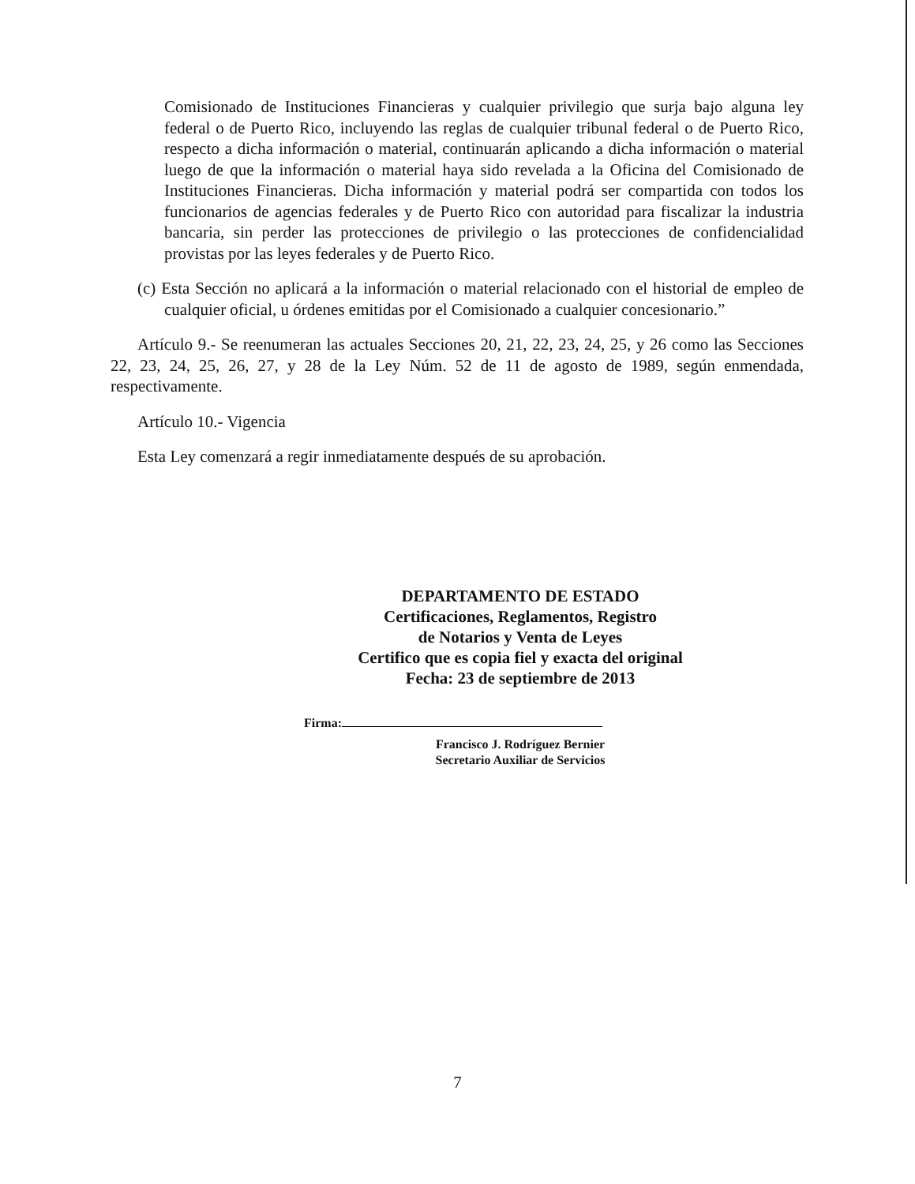Comisionado de Instituciones Financieras y cualquier privilegio que surja bajo alguna ley federal o de Puerto Rico, incluyendo las reglas de cualquier tribunal federal o de Puerto Rico, respecto a dicha información o material, continuarán aplicando a dicha información o material luego de que la información o material haya sido revelada a la Oficina del Comisionado de Instituciones Financieras. Dicha información y material podrá ser compartida con todos los funcionarios de agencias federales y de Puerto Rico con autoridad para fiscalizar la industria bancaria, sin perder las protecciones de privilegio o las protecciones de confidencialidad provistas por las leyes federales y de Puerto Rico.
(c) Esta Sección no aplicará a la información o material relacionado con el historial de empleo de cualquier oficial, u órdenes emitidas por el Comisionado a cualquier concesionario.”
Artículo 9.- Se reenumeran las actuales Secciones 20, 21, 22, 23, 24, 25, y 26 como las Secciones 22, 23, 24, 25, 26, 27, y 28 de la Ley Núm. 52 de 11 de agosto de 1989, según enmendada, respectivamente.
Artículo 10.- Vigencia
Esta Ley comenzará a regir inmediatamente después de su aprobación.
DEPARTAMENTO DE ESTADO
Certificaciones, Reglamentos, Registro
de Notarios y Venta de Leyes
Certifico que es copia fiel y exacta del original
Fecha: 23 de septiembre de 2013
Firma:
Francisco J. Rodríguez Bernier
Secretario Auxiliar de Servicios
7